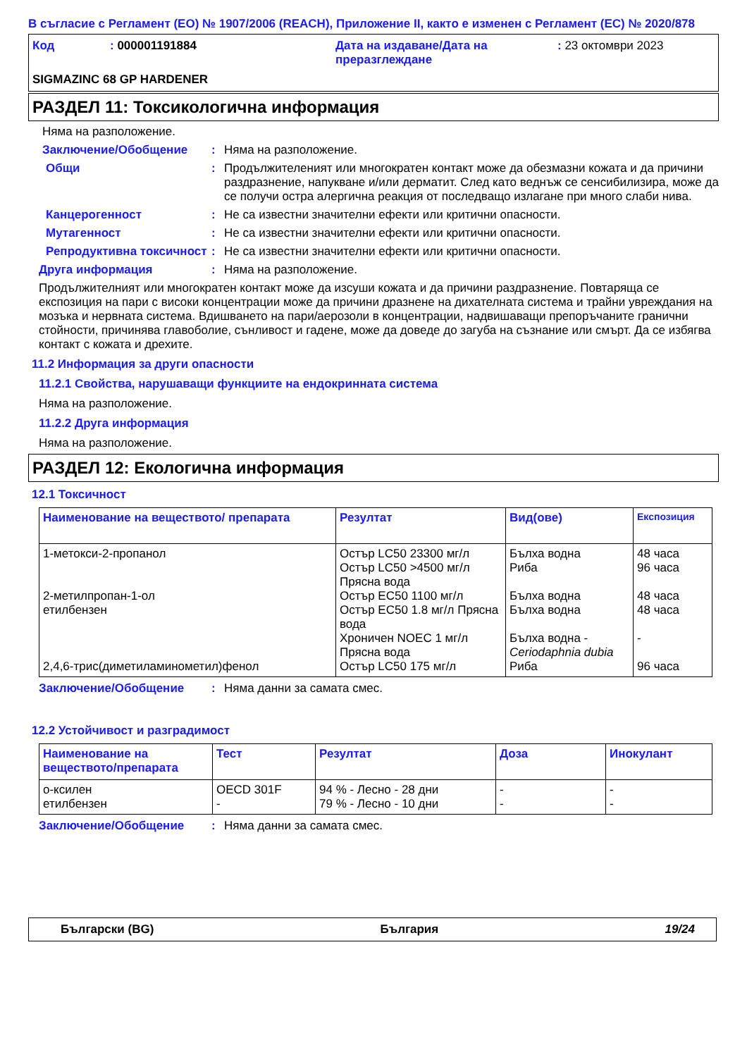В съгласие с Регламент (ЕО) № 1907/2006 (REACH), Приложение II, както е изменен с Регламент (ЕС) № 2020/878
Код : 000001191884 Дата на издаване/Дата на преразглеждане
: 23 октомври 2023
SIGMAZINC 68 GP HARDENER
РАЗДЕЛ 11: Токсикологична информация
Няма на разположение.
Заключение/Обобщение : Няма на разположение.
Общи : Продължителеният или многократен контакт може да обезмазни кожата и да причини раздразнение, напукване и/или дерматит. След като веднъж се сенсибилизира, може да се получи остра алергична реакция от последващо излагане при много слаби нива.
Канцерогенност : Не са известни значителни ефекти или критични опасности.
Мутагенност : Не са известни значителни ефекти или критични опасности.
Репродуктивна токсичност
: Не са известни значителни ефекти или критични опасности.
Друга информация : Няма на разположение.
Продължителният или многократен контакт може да изсуши кожата и да причини раздразнение. Повтаряща се експозиция на пари с високи концентрации може да причини дразнене на дихателната система и трайни увреждания на мозъка и нервната система. Вдишването на пари/аерозоли в концентрации, надвишаващи препоръчаните гранични стойности, причинява главоболие, сънливост и гадене, може да доведе до загуба на съзнание или смърт. Да се избягва контакт с кожата и дрехите.
11.2 Информация за други опасности
11.2.1 Свойства, нарушаващи функциите на ендокринната система
Няма на разположение.
11.2.2 Друга информация
Няма на разположение.
РАЗДЕЛ 12: Екологична информация
12.1 Токсичност
| Наименование на веществото/ препарата | Резултат | Вид(ове) | Експозиция |
| --- | --- | --- | --- |
| 1-метокси-2-пропанол 2-метилпропан-1-ол етилбензен 2,4,6-трис(диметиламинометил)фенол | Остър LC50 23300 мг/л Остър LC50 >4500 мг/л Прясна вода Остър EC50 1100 мг/л Остър EC50 1.8 мг/л Прясна вода Хроничен NOEC 1 мг/л Прясна вода Остър LC50 175 мг/л | Бълха водна Риба Бълха водна Бълха водна Бълха водна - Ceriodaphnia dubia Риба | 48 часа 96 часа 48 часа 48 часа - 96 часа |
Заключение/Обобщение : Няма данни за самата смес.
12.2 Устойчивост и разградимост
| Наименование на веществото/препарата | Тест | Резултат | Доза | Инокулант |
| --- | --- | --- | --- | --- |
| о-ксилен етилбензен | OECD 301F - | 94 % - Лесно - 28 дни 79 % - Лесно - 10 дни | - - | - - |
Заключение/Обобщение : Няма данни за самата смес.
Български (BG) България 19/24